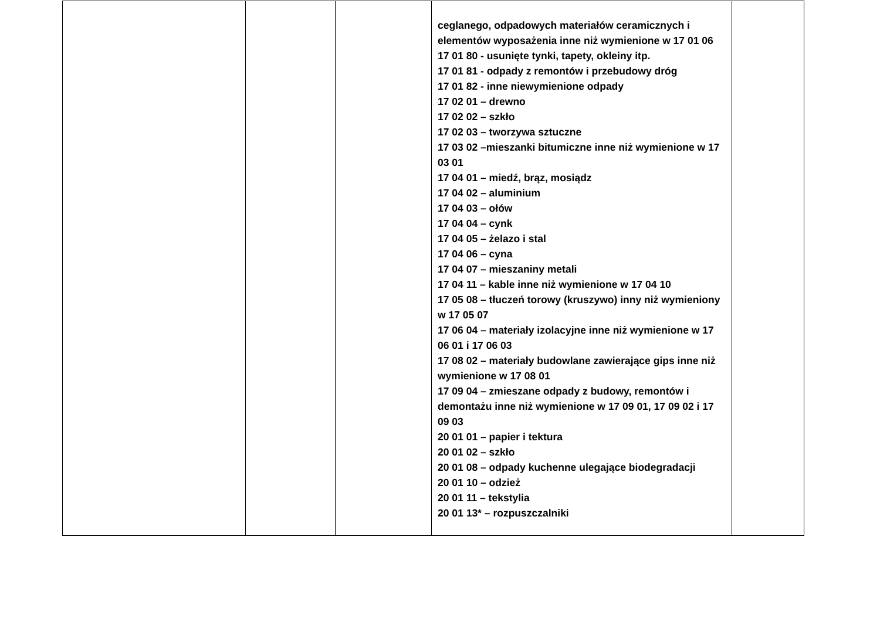| | | | ceglanego, odpadowych materiałów ceramicznych i elementów wyposażenia inne niż wymienione w 17 01 06 17 01 80 - usunięte tynki, tapety, okleiny itp. 17 01 81 - odpady z remontów i przebudowy dróg 17 01 82 - inne niewymienione odpady 17 02 01 – drewno 17 02 02 – szkło 17 02 03 – tworzywa sztuczne 17 03 02 –mieszanki bitumiczne inne niż wymienione w 17 03 01 17 04 01 – miedź, brąz, mosiądz 17 04 02 – aluminium 17 04 03 – ołów 17 04 04 – cynk 17 04 05 – żelazo i stal 17 04 06 – cyna 17 04 07 – mieszaniny metali 17 04 11 – kable inne niż wymienione w 17 04 10 17 05 08 – tłuczeń torowy (kruszywo) inny niż wymieniony w 17 05 07 17 06 04 – materiały izolacyjne inne niż wymienione w 17 06 01 i 17 06 03 17 08 02 – materiały budowlane zawierające gips inne niż wymienione w 17 08 01 17 09 04 – zmieszane odpady z budowy, remontów i demontażu inne niż wymienione w 17 09 01, 17 09 02 i 17 09 03 20 01 01 – papier i tektura 20 01 02 – szkło 20 01 08 – odpady kuchenne ulegające biodegradacji 20 01 10 – odzież 20 01 11 – tekstylia 20 01 13* – rozpuszczalniki | |